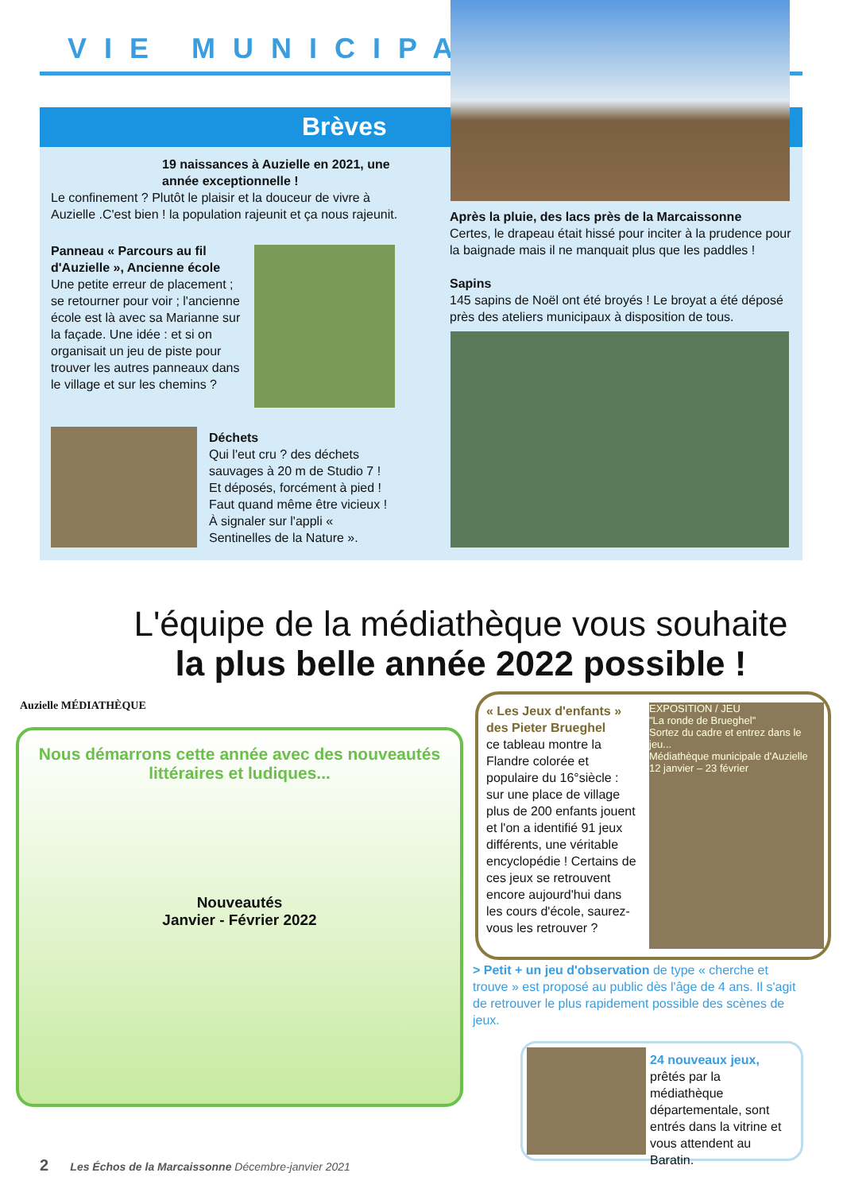VIE MUNICIPALE
Brèves
19 naissances à Auzielle en 2021, une année exceptionnelle !
Le confinement ? Plutôt le plaisir et la douceur de vivre à Auzielle .C'est bien ! la population rajeunit et ça nous rajeunit.
Panneau « Parcours au fil d'Auzielle », Ancienne école
Une petite erreur de placement ; se retourner pour voir ; l'ancienne école est là avec sa Marianne sur la façade. Une idée : et si on organisait un jeu de piste pour trouver les autres panneaux dans le village et sur les chemins ?
Déchets
Qui l'eut cru ? des déchets sauvages à 20 m de Studio 7 ! Et déposés, forcément à pied ! Faut quand même être vicieux ! À signaler sur l'appli « Sentinelles de la Nature ».
Après la pluie, des lacs près de la Marcaissonne
Certes, le drapeau était hissé pour inciter à la prudence pour la baignade mais il ne manquait plus que les paddles !
Sapins
145 sapins de Noël ont été broyés ! Le broyat a été déposé près des ateliers municipaux à disposition de tous.
L'équipe de la médiathèque vous souhaite
la plus belle année 2022 possible !
Auzielle MÉDIATHÈQUE
Nous démarrons cette année avec des nouveautés littéraires et ludiques...
Nouveautés
Janvier - Février 2022
« Les Jeux d'enfants » des Pieter Brueghel
ce tableau montre la Flandre colorée et populaire du 16°siècle : sur une place de village plus de 200 enfants jouent et l'on a identifié 91 jeux différents, une véritable encyclopédie ! Certains de ces jeux se retrouvent encore aujourd'hui dans les cours d'école, saurez-vous les retrouver ?
EXPOSITION / JEU
"La ronde de Brueghel"
Sortez du cadre et entrez dans le jeu...
Médiathèque municipale d'Auzielle
12 janvier – 23 février
> Petit + un jeu d'observation de type « cherche et trouve » est proposé au public dès l'âge de 4 ans. Il s'agit de retrouver le plus rapidement possible des scènes de jeux.
24 nouveaux jeux, prêtés par la médiathèque départementale, sont entrés dans la vitrine et vous attendent au Baratin.
2 Les Échos de la Marcaissonne Décembre-janvier 2021